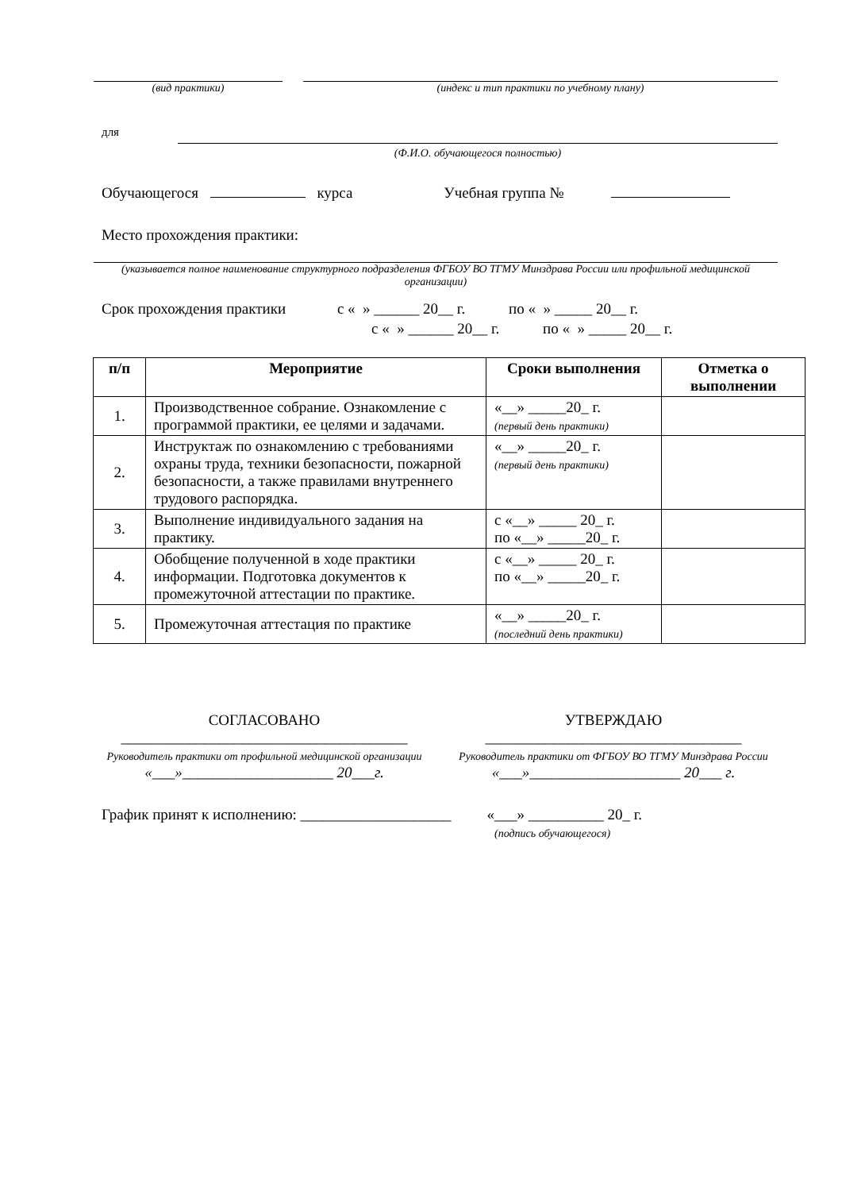(вид практики) (индекс и тип практики по учебному плану)
для
(Ф.И.О. обучающегося полностью)
Обучающегося курса Учебная группа №
Место прохождения практики:
(указывается полное наименование структурного подразделения ФГБОУ ВО ТГМУ Минздрава России или профильной медицинской организации)
Срок прохождения практики с « » ______ 20__ г. по « » _____ 20__ г.
с « » ______ 20__ г. по « » _____ 20__ г.
| п/п | Мероприятие | Сроки выполнения | Отметка о выполнении |
| --- | --- | --- | --- |
| 1. | Производственное собрание. Ознакомление с программой практики, ее целями и задачами. | «__» _____20_ г. (первый день практики) | |
| 2. | Инструктаж по ознакомлению с требованиями охраны труда, техники безопасности, пожарной безопасности, а также правилами внутреннего трудового распорядка. | «__» _____20_ г. (первый день практики) | |
| 3. | Выполнение индивидуального задания на практику. | с «__» _____ 20_ г. по «__» _____20_ г. | |
| 4. | Обобщение полученной в ходе практики информации. Подготовка документов к промежуточной аттестации по практике. | с «__» _____ 20_ г. по «__» _____20_ г. | |
| 5. | Промежуточная аттестация по практике | «__» _____20_ г. (последний день практики) | |
СОГЛАСОВАНО
______________________________________
Руководитель практики от профильной медицинской организации
«___»____________________ 20___г.
УТВЕРЖДАЮ
__________________________________
Руководитель практики от ФГБОУ ВО ТГМУ Минздрава России
«___»____________________ 20___ г.
График принят к исполнению: ____________________ «___» __________ 20_ г.
(подпись обучающегося)